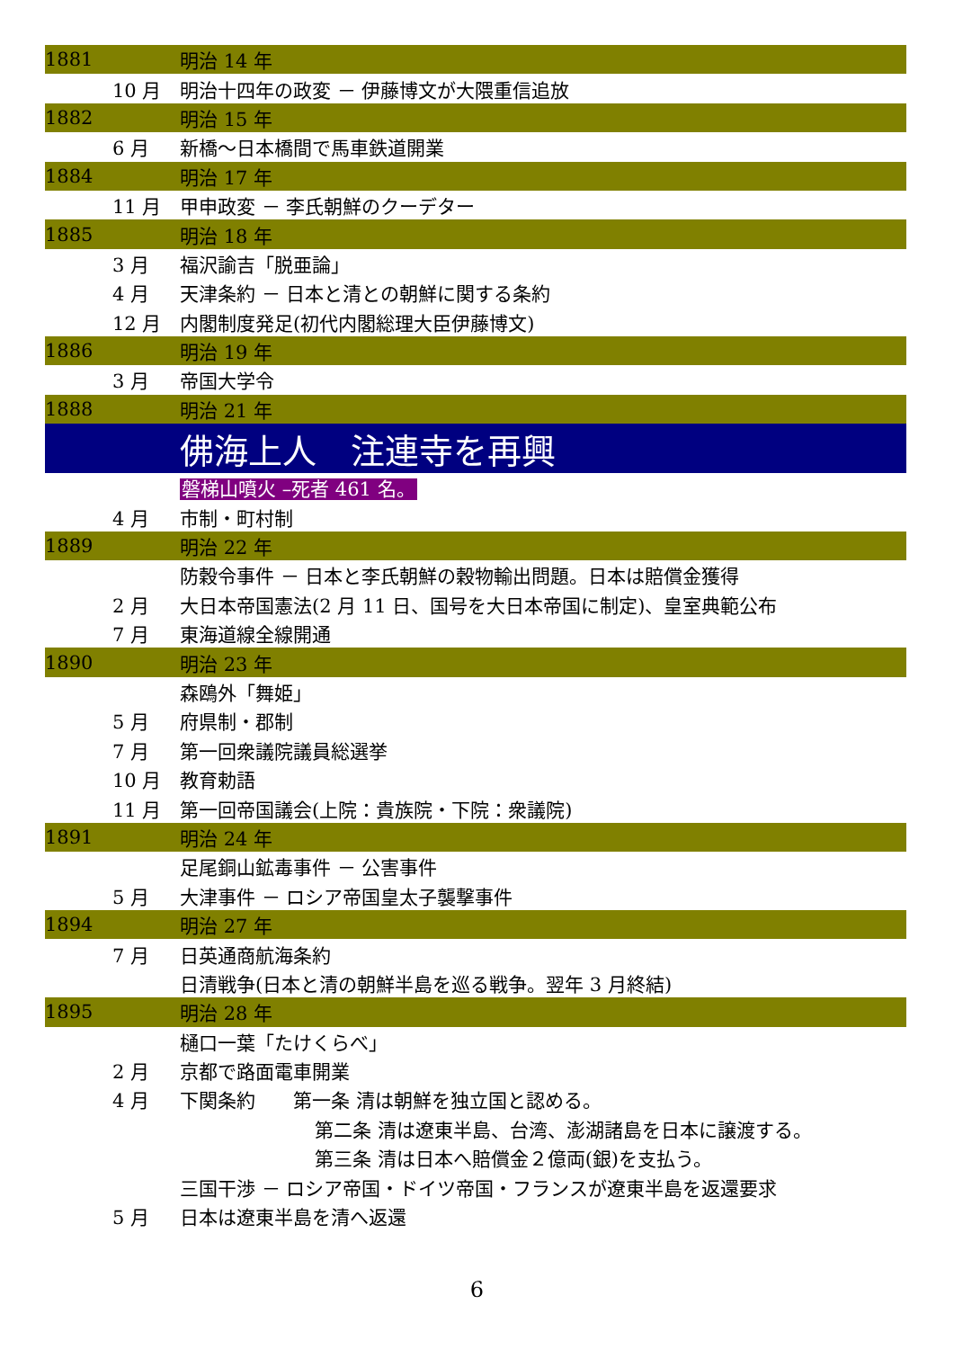| 1881 | | 明治 14 年 |
| | 10 月 | 明治十四年の政変 － 伊藤博文が大隈重信追放 |
| 1882 | | 明治 15 年 |
| | 6 月 | 新橋～日本橋間で馬車鉄道開業 |
| 1884 | | 明治 17 年 |
| | 11 月 | 甲申政変 － 李氏朝鮮のクーデター |
| 1885 | | 明治 18 年 |
| | 3 月 | 福沢諭吉「脱亜論」 |
| | 4 月 | 天津条約 － 日本と清との朝鮮に関する条約 |
| | 12 月 | 内閣制度発足(初代内閣総理大臣伊藤博文) |
| 1886 | | 明治 19 年 |
| | 3 月 | 帝国大学令 |
| 1888 | | 明治 21 年 |
| | | 佛海上人 注連寺を再興 |
| | | 磐梯山噴火 –死者 461 名。 |
| | 4 月 | 市制・町村制 |
| 1889 | | 明治 22 年 |
| | | 防穀令事件 － 日本と李氏朝鮮の穀物輸出問題。日本は賠償金獲得 |
| | 2 月 | 大日本帝国憲法(2 月 11 日、国号を大日本帝国に制定)、皇室典範公布 |
| | 7 月 | 東海道線全線開通 |
| 1890 | | 明治 23 年 |
| | | 森鴎外「舞姫」 |
| | 5 月 | 府県制・郡制 |
| | 7 月 | 第一回衆議院議員総選挙 |
| | 10 月 | 教育勅語 |
| | 11 月 | 第一回帝国議会(上院：貴族院・下院：衆議院) |
| 1891 | | 明治 24 年 |
| | | 足尾銅山鉱毒事件 － 公害事件 |
| | 5 月 | 大津事件 － ロシア帝国皇太子襲撃事件 |
| 1894 | | 明治 27 年 |
| | 7 月 | 日英通商航海条約 |
| | | 日清戦争(日本と清の朝鮮半島を巡る戦争。翌年 3 月終結) |
| 1895 | | 明治 28 年 |
| | | 樋口一葉「たけくらべ」 |
| | 2 月 | 京都で路面電車開業 |
| | 4 月 | 下関条約 第一条 清は朝鮮を独立国と認める。 |
| | | 第二条 清は遼東半島、台湾、澎湖諸島を日本に譲渡する。 |
| | | 第三条 清は日本へ賠償金２億両(銀)を支払う。 |
| | | 三国干渉 － ロシア帝国・ドイツ帝国・フランスが遼東半島を返還要求 |
| | 5 月 | 日本は遼東半島を清へ返還 |
6